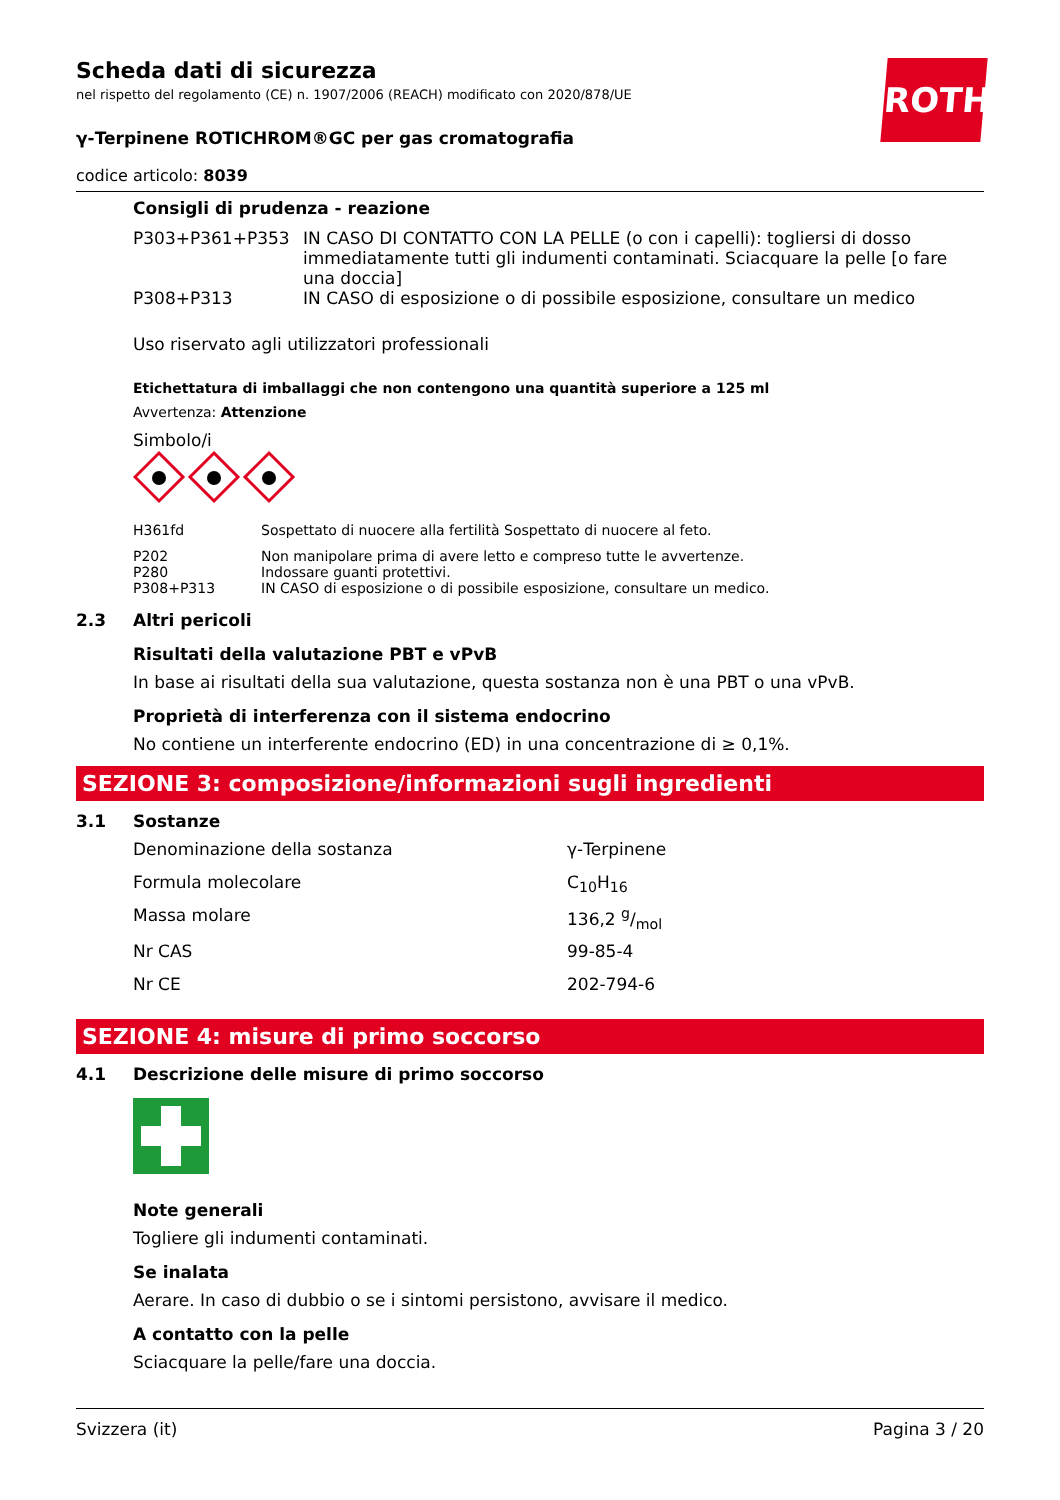ROTH
Scheda dati di sicurezza
nel rispetto del regolamento (CE) n. 1907/2006 (REACH) modificato con 2020/878/UE
γ-Terpinene ROTICHROM®GC per gas cromatografia
codice articolo: 8039
Consigli di prudenza - reazione
| P303+P361+P353 | IN CASO DI CONTATTO CON LA PELLE (o con i capelli): togliersi di dosso immediatamente tutti gli indumenti contaminati. Sciacquare la pelle [o fare una doccia] |
| P308+P313 | IN CASO di esposizione o di possibile esposizione, consultare un medico |
Uso riservato agli utilizzatori professionali
Etichettatura di imballaggi che non contengono una quantità superiore a 125 ml
Avvertenza: Attenzione
Simbolo/i
| H361fd | Sospettato di nuocere alla fertilità Sospettato di nuocere al feto. |
| P202 | Non manipolare prima di avere letto e compreso tutte le avvertenze. |
| P280 | Indossare guanti protettivi. |
| P308+P313 | IN CASO di esposizione o di possibile esposizione, consultare un medico. |
2.3 Altri pericoli
Risultati della valutazione PBT e vPvB
In base ai risultati della sua valutazione, questa sostanza non è una PBT o una vPvB.
Proprietà di interferenza con il sistema endocrino
No contiene un interferente endocrino (ED) in una concentrazione di ≥ 0,1%.
SEZIONE 3: composizione/informazioni sugli ingredienti
3.1 Sostanze
| Denominazione della sostanza | γ-Terpinene |
| Formula molecolare | C<sub>10</sub>H<sub>16</sub> |
| Massa molare | 136,2 g/mol |
| Nr CAS | 99-85-4 |
| Nr CE | 202-794-6 |
SEZIONE 4: misure di primo soccorso
4.1 Descrizione delle misure di primo soccorso
Note generali
Togliere gli indumenti contaminati.
Se inalata
Aerare. In caso di dubbio o se i sintomi persistono, avvisare il medico.
A contatto con la pelle
Sciacquare la pelle/fare una doccia.
Svizzera (it) Pagina 3 / 20